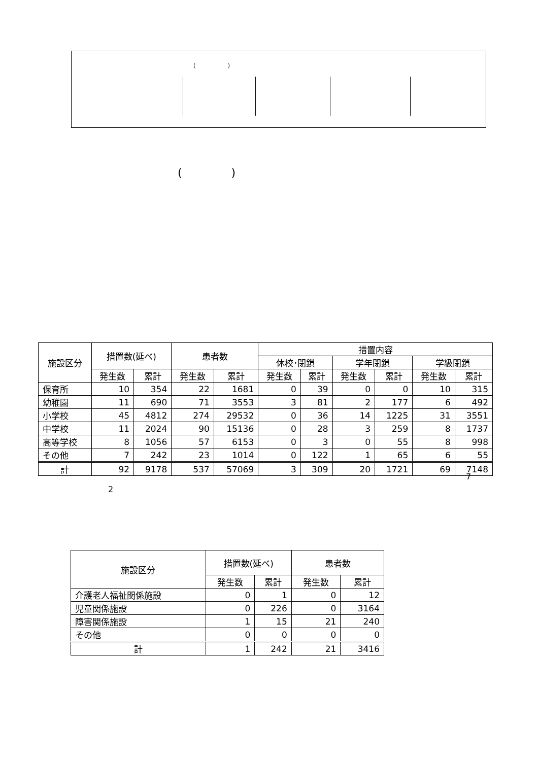( )
( )
| 施設区分 | 措置数(延べ) | | 患者数 | | 措置内容 | | | | | |
| --- | --- | --- | --- | --- | --- | --- | --- | --- | --- | --- |
| | | | | | 休校･閉鎖 | | 学年閉鎖 | | 学級閉鎖 | |
| | 発生数 | 累計 | 発生数 | 累計 | 発生数 | 累計 | 発生数 | 累計 | 発生数 | 累計 |
| 保育所 | 10 | 354 | 22 | 1681 | 0 | 39 | 0 | 0 | 10 | 315 |
| 幼稚園 | 11 | 690 | 71 | 3553 | 3 | 81 | 2 | 177 | 6 | 492 |
| 小学校 | 45 | 4812 | 274 | 29532 | 0 | 36 | 14 | 1225 | 31 | 3551 |
| 中学校 | 11 | 2024 | 90 | 15136 | 0 | 28 | 3 | 259 | 8 | 1737 |
| 高等学校 | 8 | 1056 | 57 | 6153 | 0 | 3 | 0 | 55 | 8 | 998 |
| その他 | 7 | 242 | 23 | 1014 | 0 | 122 | 1 | 65 | 6 | 55 |
| 計 | 92 | 9178 | 537 | 57069 | 3 | 309 | 20 | 1721 | 69 | 7148 |
7
2
| 施設区分 | 措置数(延べ) | | 患者数 | |
| --- | --- | --- | --- | --- |
| | 発生数 | 累計 | 発生数 | 累計 |
| 介護老人福祉関係施設 | 0 | 1 | 0 | 12 |
| 児童関係施設 | 0 | 226 | 0 | 3164 |
| 障害関係施設 | 1 | 15 | 21 | 240 |
| その他 | 0 | 0 | 0 | 0 |
| 計 | 1 | 242 | 21 | 3416 |